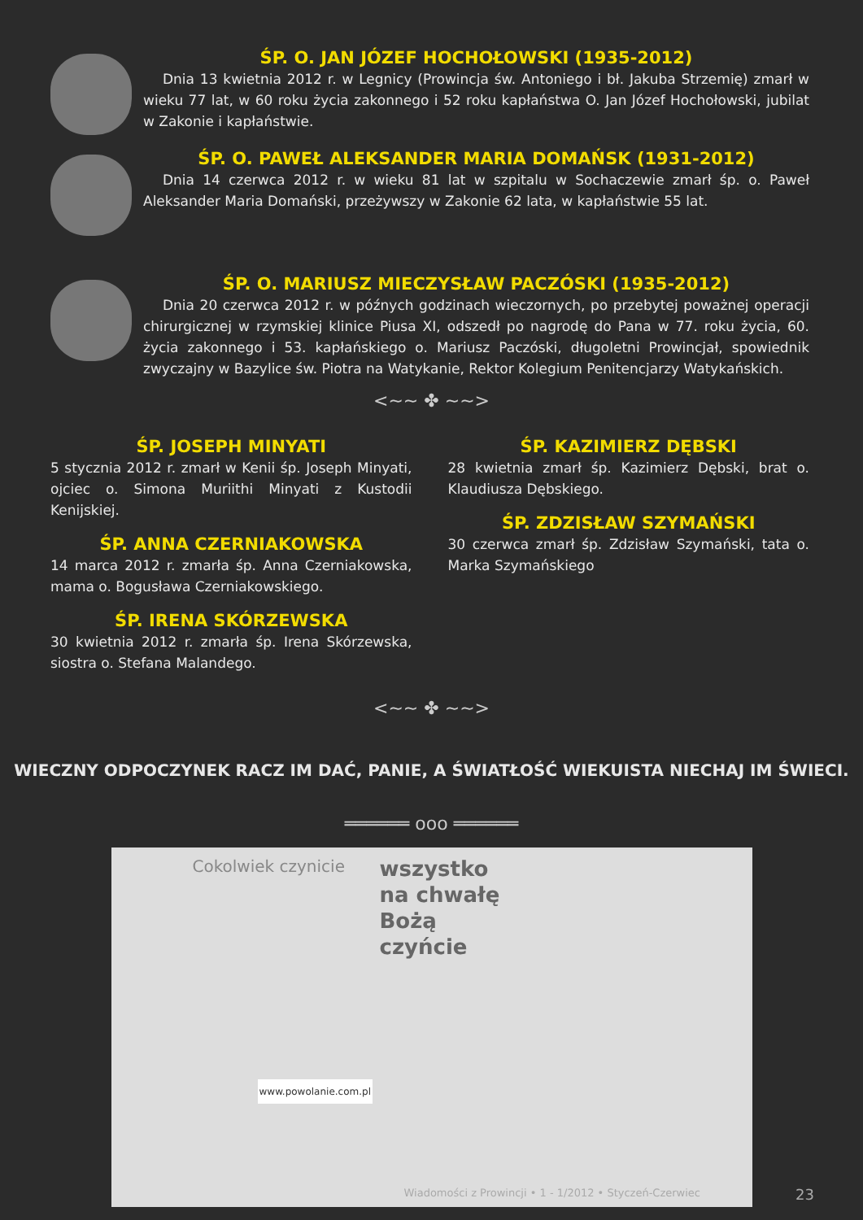ŚP. O. JAN JÓZEF HOCHOŁOWSKI (1935-2012)
Dnia 13 kwietnia 2012 r. w Legnicy (Prowincja św. Antoniego i bł. Jakuba Strzemię) zmarł w wieku 77 lat, w 60 roku życia zakonnego i 52 roku kapłaństwa O. Jan Józef Hochołowski, jubilat w Zakonie i kapłaństwie.
ŚP. O. PAWEŁ ALEKSANDER MARIA DOMAŃSK (1931-2012)
Dnia 14 czerwca 2012 r. w wieku 81 lat w szpitalu w Sochaczewie zmarł śp. o. Paweł Aleksander Maria Domański, przeżywszy w Zakonie 62 lata, w kapłaństwie 55 lat.
ŚP. O. MARIUSZ MIECZYSŁAW PACZÓSKI (1935-2012)
Dnia 20 czerwca 2012 r. w późnych godzinach wieczornych, po przebytej poważnej operacji chirurgicznej w rzymskiej klinice Piusa XI, odszedł po nagrodę do Pana w 77. roku życia, 60. życia zakonnego i 53. kapłańskiego o. Mariusz Paczóski, długoletni Prowincjał, spowiednik zwyczajny w Bazylice św. Piotra na Watykanie, Rektor Kolegium Penitencjarzy Watykańskich.
<~~ ✤ ~~>
ŚP. JOSEPH MINYATI
5 stycznia 2012 r. zmarł w Kenii śp. Joseph Minyati, ojciec o. Simona Muriithi Minyati z Kustodii Kenijskiej.
ŚP. ANNA CZERNIAKOWSKA
14 marca 2012 r. zmarła śp. Anna Czerniakowska, mama o. Bogusława Czerniakowskiego.
ŚP. IRENA SKÓRZEWSKA
30 kwietnia 2012 r. zmarła śp. Irena Skórzewska, siostra o. Stefana Malandego.
ŚP. KAZIMIERZ DĘBSKI
28 kwietnia zmarł śp. Kazimierz Dębski, brat o. Klaudiusza Dębskiego.
ŚP. ZDZISŁAW SZYMAŃSKI
30 czerwca zmarł śp. Zdzisław Szymański, tata o. Marka Szymańskiego
<~~ ✤ ~~>
WIECZNY ODPOCZYNEK RACZ IM DAĆ, PANIE, A ŚWIATŁOŚĆ WIEKUISTA NIECHAJ IM ŚWIECI.
══════ ooo ══════
Cokolwiek czynicie wszystko
na chwałę
Bożą
czyńcie
www.powolanie.com.pl
Wiadomości z Prowincji • 1 - 1/2012 • Styczeń-Czerwiec
23